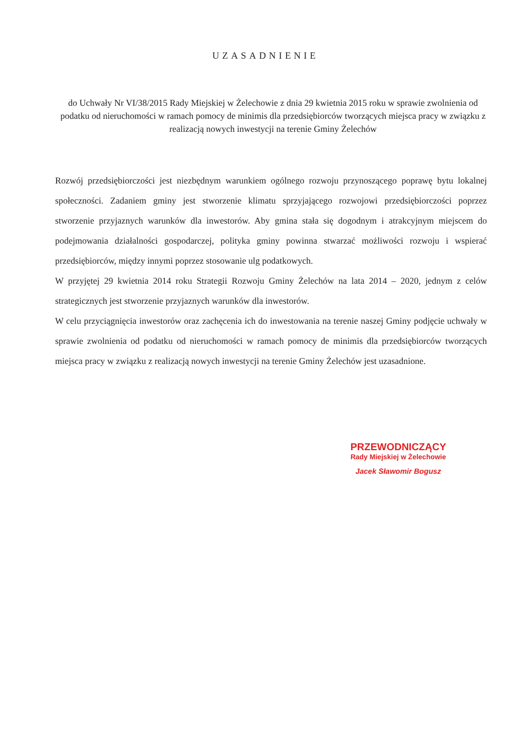UZASADNIENIE
do Uchwały Nr VI/38/2015 Rady Miejskiej w Żelechowie z dnia 29 kwietnia 2015 roku w sprawie zwolnienia od podatku od nieruchomości w ramach pomocy de minimis dla przedsiębiorców tworzących miejsca pracy w związku z realizacją nowych inwestycji na terenie Gminy Żelechów
Rozwój przedsiębiorczości jest niezbędnym warunkiem ogólnego rozwoju przynoszącego poprawę bytu lokalnej społeczności. Zadaniem gminy jest stworzenie klimatu sprzyjającego rozwojowi przedsiębiorczości poprzez stworzenie przyjaznych warunków dla inwestorów. Aby gmina stała się dogodnym i atrakcyjnym miejscem do podejmowania działalności gospodarczej, polityka gminy powinna stwarzać możliwości rozwoju i wspierać przedsiębiorców, między innymi poprzez stosowanie ulg podatkowych.
W przyjętej 29 kwietnia 2014 roku Strategii Rozwoju Gminy Żelechów na lata 2014 – 2020, jednym z celów strategicznych jest stworzenie przyjaznych warunków dla inwestorów.
W celu przyciągnięcia inwestorów oraz zachęcenia ich do inwestowania na terenie naszej Gminy podjęcie uchwały w sprawie zwolnienia od podatku od nieruchomości w ramach pomocy de minimis dla przedsiębiorców tworzących miejsca pracy w związku z realizacją nowych inwestycji na terenie Gminy Żelechów jest uzasadnione.
PRZEWODNICZĄCY
Rady Miejskiej w Żelechowie
Jacek Sławomir Bogusz